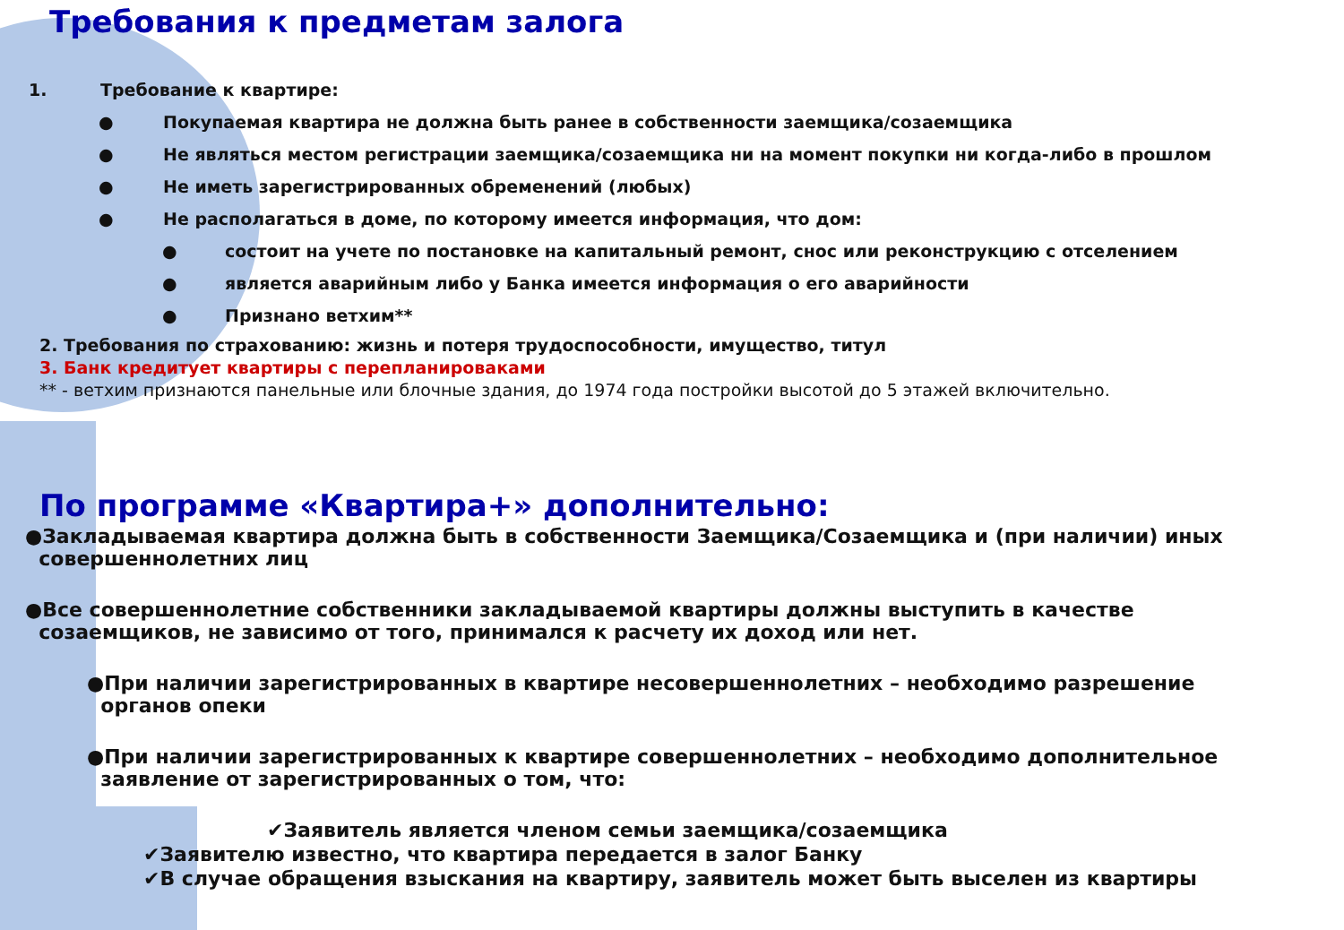Требования к предметам залога
1. Требование к квартире:
● Покупаемая квартира не должна быть ранее в собственности заемщика/созаемщика
● Не являться местом регистрации заемщика/созаемщика ни на момент покупки ни когда-либо в прошлом
● Не иметь зарегистрированных обременений (любых)
● Не располагаться в доме, по которому имеется информация, что дом:
● состоит на учете по постановке на капитальный ремонт, снос или реконструкцию с отселением
● является аварийным либо у Банка имеется информация о его аварийности
● Признано ветхим**
2. Требования по страхованию: жизнь и потеря трудоспособности, имущество, титул
3. Банк кредитует квартиры с перепланироваками
** - ветхим признаются панельные или блочные здания, до 1974 года постройки высотой до 5 этажей включительно.
По программе «Квартира+» дополнительно:
●Закладываемая квартира должна быть в собственности Заемщика/Созаемщика и (при наличии) иных
совершеннолетних лиц
●Все совершеннолетние собственники закладываемой квартиры должны выступить в качестве
созаемщиков, не зависимо от того, принимался к расчету их доход или нет.
●При наличии зарегистрированных в квартире несовершеннолетних – необходимо разрешение
органов опеки
●При наличии зарегистрированных к квартире совершеннолетних – необходимо дополнительное
заявление от зарегистрированных о том, что:
✔Заявитель является членом семьи заемщика/созаемщика
✔Заявителю известно, что квартира передается в залог Банку
✔В случае обращения взыскания на квартиру, заявитель может быть выселен из квартиры